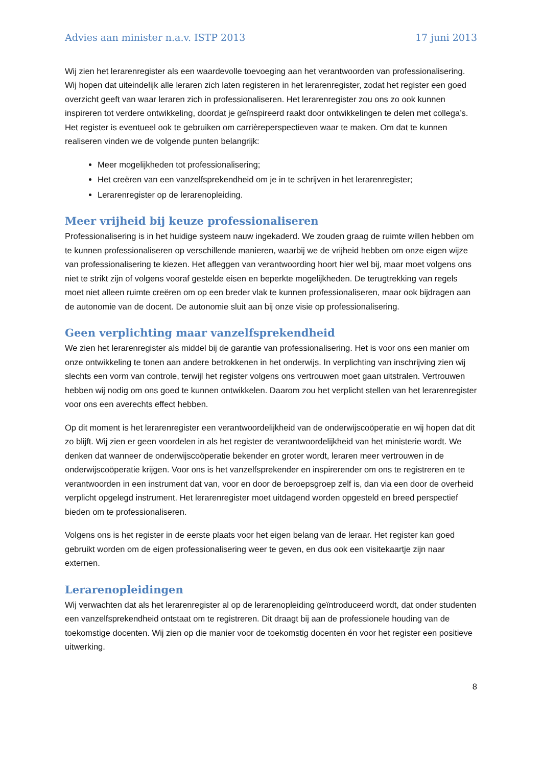Advies aan minister n.a.v. ISTP 2013 17 juni 2013
Wij zien het lerarenregister als een waardevolle toevoeging aan het verantwoorden van professionalisering. Wij hopen dat uiteindelijk alle leraren zich laten registeren in het lerarenregister, zodat het register een goed overzicht geeft van waar leraren zich in professionaliseren. Het lerarenregister zou ons zo ook kunnen inspireren tot verdere ontwikkeling, doordat je geïnspireerd raakt door ontwikkelingen te delen met collega’s. Het register is eventueel ook te gebruiken om carrièreperspectieven waar te maken. Om dat te kunnen realiseren vinden we de volgende punten belangrijk:
Meer mogelijkheden tot professionalisering;
Het creëren van een vanzelfsprekendheid om je in te schrijven in het lerarenregister;
Lerarenregister op de lerarenopleiding.
Meer vrijheid bij keuze professionaliseren
Professionalisering is in het huidige systeem nauw ingekaderd. We zouden graag de ruimte willen hebben om te kunnen professionaliseren op verschillende manieren, waarbij we de vrijheid hebben om onze eigen wijze van professionalisering te kiezen. Het afleggen van verantwoording hoort hier wel bij, maar moet volgens ons niet te strikt zijn of volgens vooraf gestelde eisen en beperkte mogelijkheden. De terugtrekking van regels moet niet alleen ruimte creëren om op een breder vlak te kunnen professionaliseren, maar ook bijdragen aan de autonomie van de docent. De autonomie sluit aan bij onze visie op professionalisering.
Geen verplichting maar vanzelfsprekendheid
We zien het lerarenregister als middel bij de garantie van professionalisering. Het is voor ons een manier om onze ontwikkeling te tonen aan andere betrokkenen in het onderwijs. In verplichting van inschrijving zien wij slechts een vorm van controle, terwijl het register volgens ons vertrouwen moet gaan uitstralen. Vertrouwen hebben wij nodig om ons goed te kunnen ontwikkelen. Daarom zou het verplicht stellen van het lerarenregister voor ons een averechts effect hebben.
Op dit moment is het lerarenregister een verantwoordelijkheid van de onderwijscoöperatie en wij hopen dat dit zo blijft. Wij zien er geen voordelen in als het register de verantwoordelijkheid van het ministerie wordt. We denken dat wanneer de onderwijscoöperatie bekender en groter wordt, leraren meer vertrouwen in de onderwijscoöperatie krijgen. Voor ons is het vanzelfsprekender en inspirerender om ons te registreren en te verantwoorden in een instrument dat van, voor en door de beroepsgroep zelf is, dan via een door de overheid verplicht opgelegd instrument. Het lerarenregister moet uitdagend worden opgesteld en breed perspectief bieden om te professionaliseren.
Volgens ons is het register in de eerste plaats voor het eigen belang van de leraar. Het register kan goed gebruikt worden om de eigen professionalisering weer te geven, en dus ook een visitekaartje zijn naar externen.
Lerarenopleidingen
Wij verwachten dat als het lerarenregister al op de lerarenopleiding geïntroduceerd wordt, dat onder studenten een vanzelfsprekendheid ontstaat om te registreren. Dit draagt bij aan de professionele houding van de toekomstige docenten. Wij zien op die manier voor de toekomstig docenten én voor het register een positieve uitwerking.
8